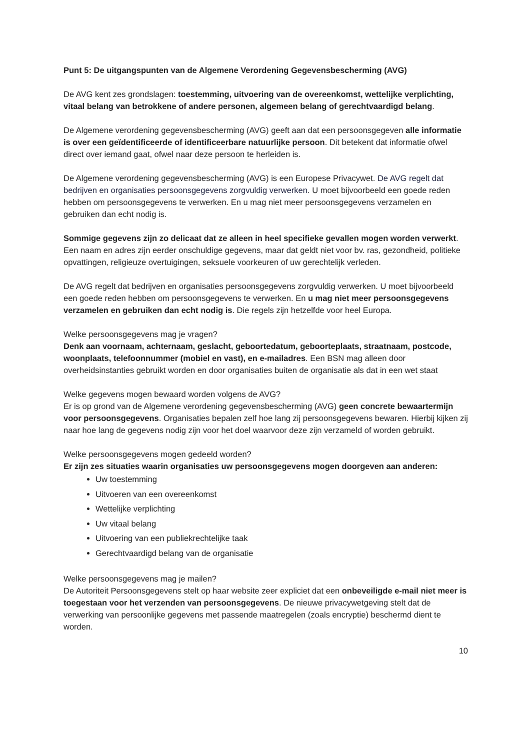Punt 5: De uitgangspunten van de Algemene Verordening Gegevensbescherming (AVG)
De AVG kent zes grondslagen: toestemming, uitvoering van de overeenkomst, wettelijke verplichting, vitaal belang van betrokkene of andere personen, algemeen belang of gerechtvaardigd belang.
De Algemene verordening gegevensbescherming (AVG) geeft aan dat een persoonsgegeven alle informatie is over een geïdentificeerde of identificeerbare natuurlijke persoon. Dit betekent dat informatie ofwel direct over iemand gaat, ofwel naar deze persoon te herleiden is.
De Algemene verordening gegevensbescherming (AVG) is een Europese Privacywet. De AVG regelt dat bedrijven en organisaties persoonsgegevens zorgvuldig verwerken. U moet bijvoorbeeld een goede reden hebben om persoonsgegevens te verwerken. En u mag niet meer persoonsgegevens verzamelen en gebruiken dan echt nodig is.
Sommige gegevens zijn zo delicaat dat ze alleen in heel specifieke gevallen mogen worden verwerkt. Een naam en adres zijn eerder onschuldige gegevens, maar dat geldt niet voor bv. ras, gezondheid, politieke opvattingen, religieuze overtuigingen, seksuele voorkeuren of uw gerechtelijk verleden.
De AVG regelt dat bedrijven en organisaties persoonsgegevens zorgvuldig verwerken. U moet bijvoorbeeld een goede reden hebben om persoonsgegevens te verwerken. En u mag niet meer persoonsgegevens verzamelen en gebruiken dan echt nodig is. Die regels zijn hetzelfde voor heel Europa.
Welke persoonsgegevens mag je vragen?
Denk aan voornaam, achternaam, geslacht, geboortedatum, geboorteplaats, straatnaam, postcode, woonplaats, telefoonnummer (mobiel en vast), en e-mailadres. Een BSN mag alleen door overheidsinstanties gebruikt worden en door organisaties buiten de organisatie als dat in een wet staat
Welke gegevens mogen bewaard worden volgens de AVG?
Er is op grond van de Algemene verordening gegevensbescherming (AVG) geen concrete bewaartermijn voor persoonsgegevens. Organisaties bepalen zelf hoe lang zij persoonsgegevens bewaren. Hierbij kijken zij naar hoe lang de gegevens nodig zijn voor het doel waarvoor deze zijn verzameld of worden gebruikt.
Welke persoonsgegevens mogen gedeeld worden?
Er zijn zes situaties waarin organisaties uw persoonsgegevens mogen doorgeven aan anderen:
Uw toestemming
Uitvoeren van een overeenkomst
Wettelijke verplichting
Uw vitaal belang
Uitvoering van een publiekrechtelijke taak
Gerechtvaardigd belang van de organisatie
Welke persoonsgegevens mag je mailen?
De Autoriteit Persoonsgegevens stelt op haar website zeer expliciet dat een onbeveiligde e-mail niet meer is toegestaan voor het verzenden van persoonsgegevens. De nieuwe privacywetgeving stelt dat de verwerking van persoonlijke gegevens met passende maatregelen (zoals encryptie) beschermd dient te worden.
10